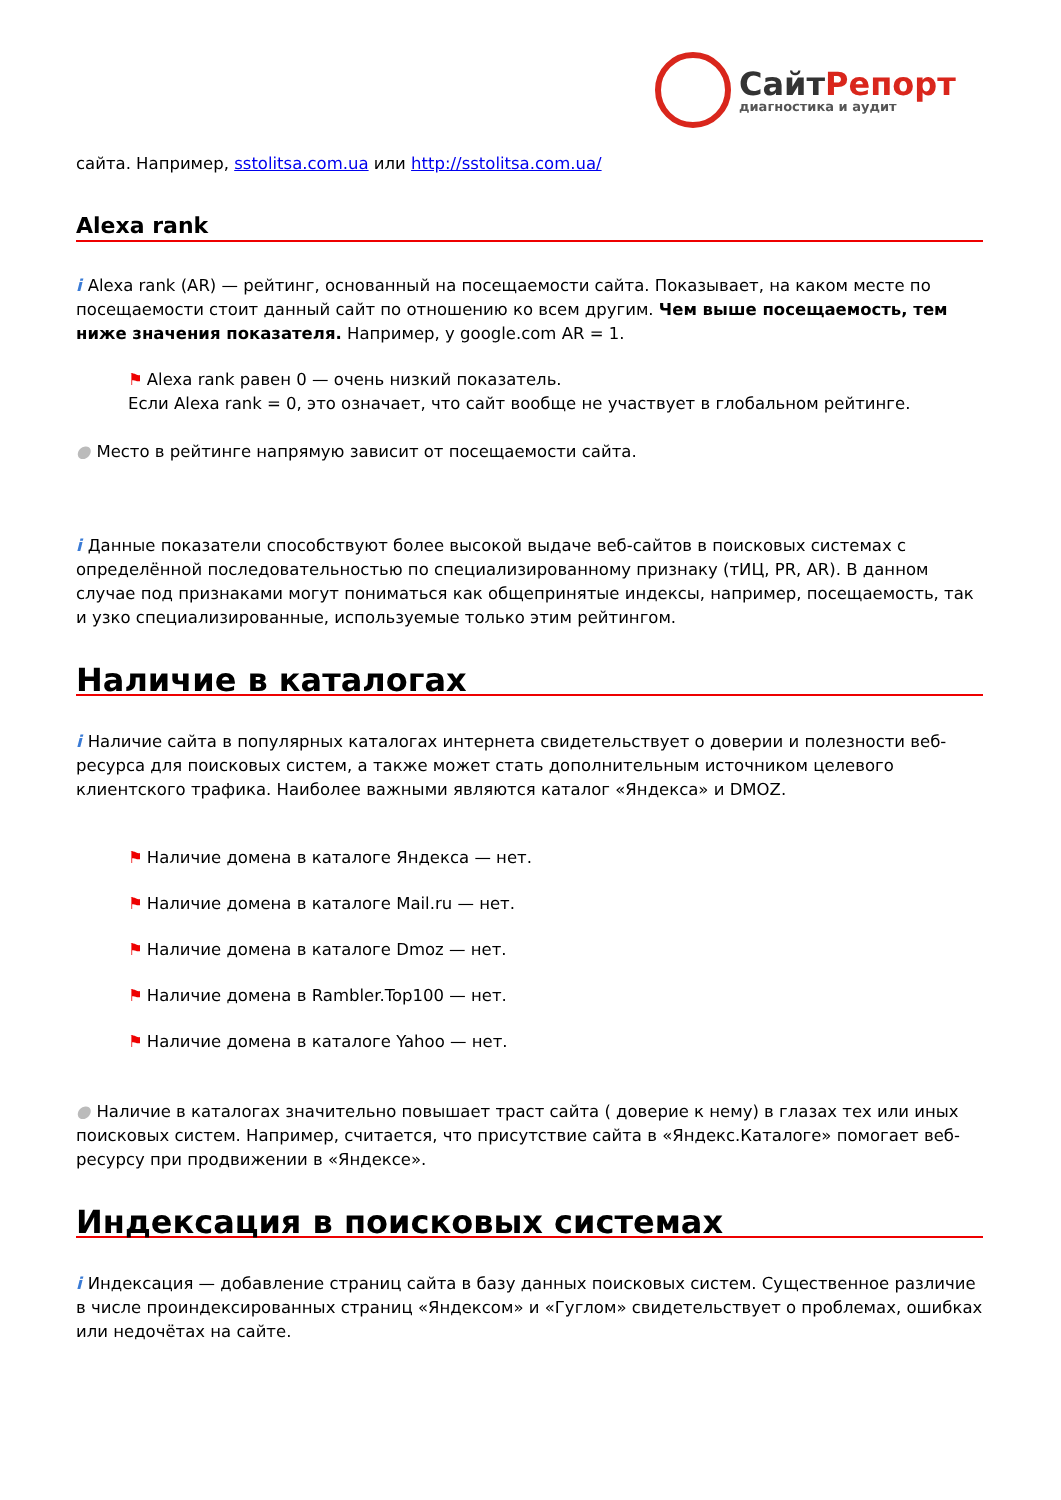СайтРепорт
диагностика и аудит
сайта. Например, sstolitsa.com.ua или http://sstolitsa.com.ua/
Alexa rank
i Alexa rank (AR) — рейтинг, основанный на посещаемости сайта. Показывает, на каком месте по посещаемости стоит данный сайт по отношению ко всем другим. Чем выше посещаемость, тем ниже значения показателя. Например, у google.com AR = 1.
⚑ Alexa rank равен 0 — очень низкий показатель.
Если Alexa rank = 0, это означает, что сайт вообще не участвует в глобальном рейтинге.
● Место в рейтинге напрямую зависит от посещаемости сайта.
i Данные показатели способствуют более высокой выдаче веб-сайтов в поисковых системах с определённой последовательностью по специализированному признаку (тИЦ, PR, AR). В данном случае под признаками могут пониматься как общепринятые индексы, например, посещаемость, так и узко специализированные, используемые только этим рейтингом.
Наличие в каталогах
i Наличие сайта в популярных каталогах интернета свидетельствует о доверии и полезности веб-ресурса для поисковых систем, а также может стать дополнительным источником целевого клиентского трафика. Наиболее важными являются каталог «Яндекса» и DMOZ.
⚑ Наличие домена в каталоге Яндекса — нет.
⚑ Наличие домена в каталоге Mail.ru — нет.
⚑ Наличие домена в каталоге Dmoz — нет.
⚑ Наличие домена в Rambler.Top100 — нет.
⚑ Наличие домена в каталоге Yahoo — нет.
● Наличие в каталогах значительно повышает траст сайта ( доверие к нему) в глазах тех или иных поисковых систем. Например, считается, что присутствие сайта в «Яндекс.Каталоге» помогает веб-ресурсу при продвижении в «Яндексе».
Индексация в поисковых системах
i Индексация — добавление страниц сайта в базу данных поисковых систем. Существенное различие в числе проиндексированных страниц «Яндексом» и «Гуглом» свидетельствует о проблемах, ошибках или недочётах на сайте.